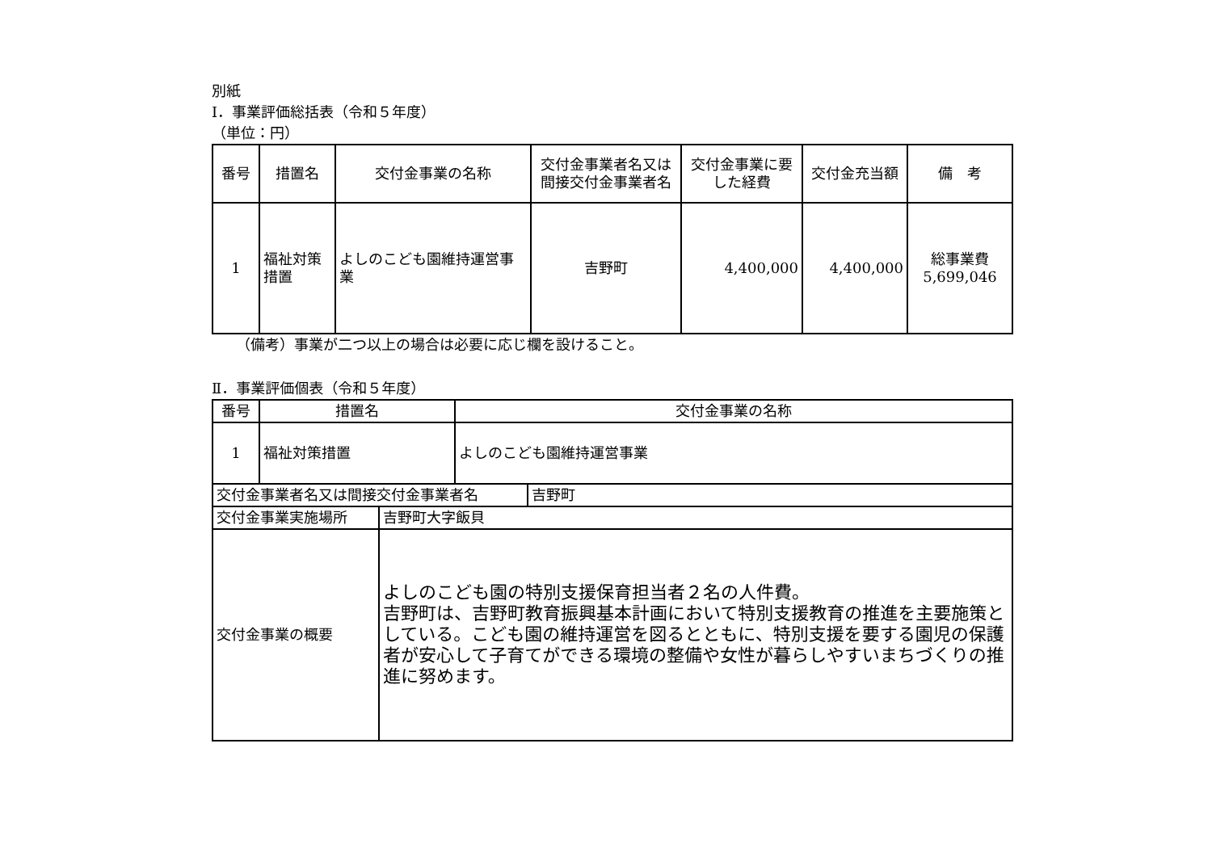別紙
Ⅰ．事業評価総括表（令和５年度）
（単位：円）
| 番号 | 措置名 | 交付金事業の名称 | 交付金事業者名又は間接交付金事業者名 | 交付金事業に要した経費 | 交付金充当額 | 備 考 |
| --- | --- | --- | --- | --- | --- | --- |
| 1 | 福祉対策措置 | よしのこども園維持運営事業 | 吉野町 | 4,400,000 | 4,400,000 | 総事業費 5,699,046 |
（備考）事業が二つ以上の場合は必要に応じ欄を設けること。
Ⅱ．事業評価個表（令和５年度）
| 番号 | 措置名 | 交付金事業の名称 |
| --- | --- | --- |
| 1 | 福祉対策措置 | よしのこども園維持運営事業 |
| 交付金事業者名又は間接交付金事業者名 | 吉野町 |
| 交付金事業実施場所 | 吉野町大字飯貝 |
| 交付金事業の概要 | よしのこども園の特別支援保育担当者２名の人件費。 吉野町は、吉野町教育振興基本計画において特別支援教育の推進を主要施策としている。こども園の維持運営を図るとともに、特別支援を要する園児の保護者が安心して子育てができる環境の整備や女性が暮らしやすいまちづくりの推進に努めます。 |